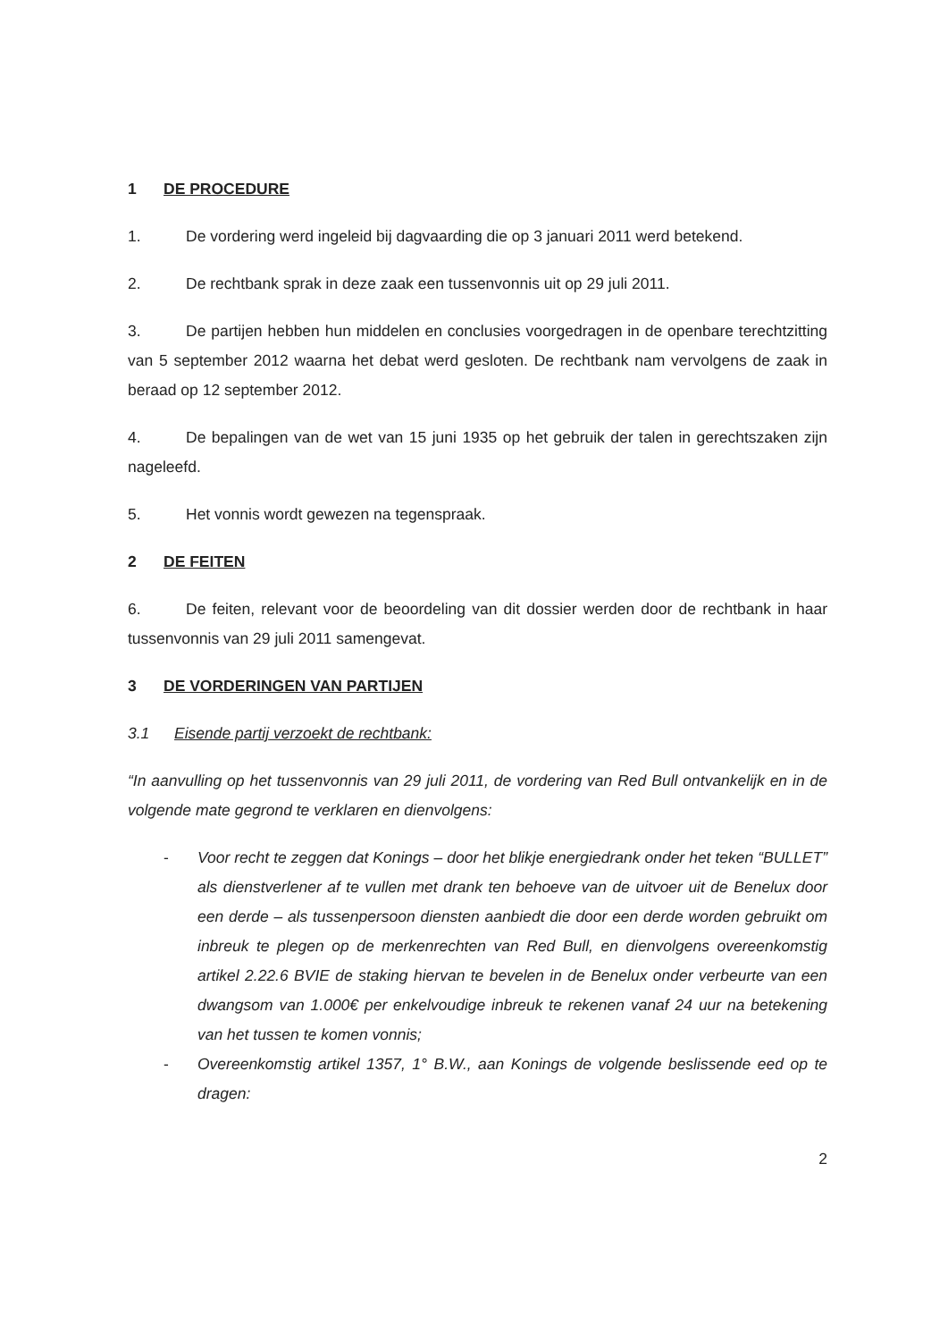1 DE PROCEDURE
1. De vordering werd ingeleid bij dagvaarding die op 3 januari 2011 werd betekend.
2. De rechtbank sprak in deze zaak een tussenvonnis uit op 29 juli 2011.
3. De partijen hebben hun middelen en conclusies voorgedragen in de openbare terechtzitting van 5 september 2012 waarna het debat werd gesloten. De rechtbank nam vervolgens de zaak in beraad op 12 september 2012.
4. De bepalingen van de wet van 15 juni 1935 op het gebruik der talen in gerechtszaken zijn nageleefd.
5. Het vonnis wordt gewezen na tegenspraak.
2 DE FEITEN
6. De feiten, relevant voor de beoordeling van dit dossier werden door de rechtbank in haar tussenvonnis van 29 juli 2011 samengevat.
3 DE VORDERINGEN VAN PARTIJEN
3.1 Eisende partij verzoekt de rechtbank:
“In aanvulling op het tussenvonnis van 29 juli 2011, de vordering van Red Bull ontvankelijk en in de volgende mate gegrond te verklaren en dienvolgens:
- Voor recht te zeggen dat Konings – door het blikje energiedrank onder het teken “BULLET” als dienstverlener af te vullen met drank ten behoeve van de uitvoer uit de Benelux door een derde – als tussenpersoon diensten aanbiedt die door een derde worden gebruikt om inbreuk te plegen op de merkenrechten van Red Bull, en dienvolgens overeenkomstig artikel 2.22.6 BVIE de staking hiervan te bevelen in de Benelux onder verbeurte van een dwangsom van 1.000€ per enkelvoudige inbreuk te rekenen vanaf 24 uur na betekening van het tussen te komen vonnis;
- Overeenkomstig artikel 1357, 1° B.W., aan Konings de volgende beslissende eed op te dragen:
2